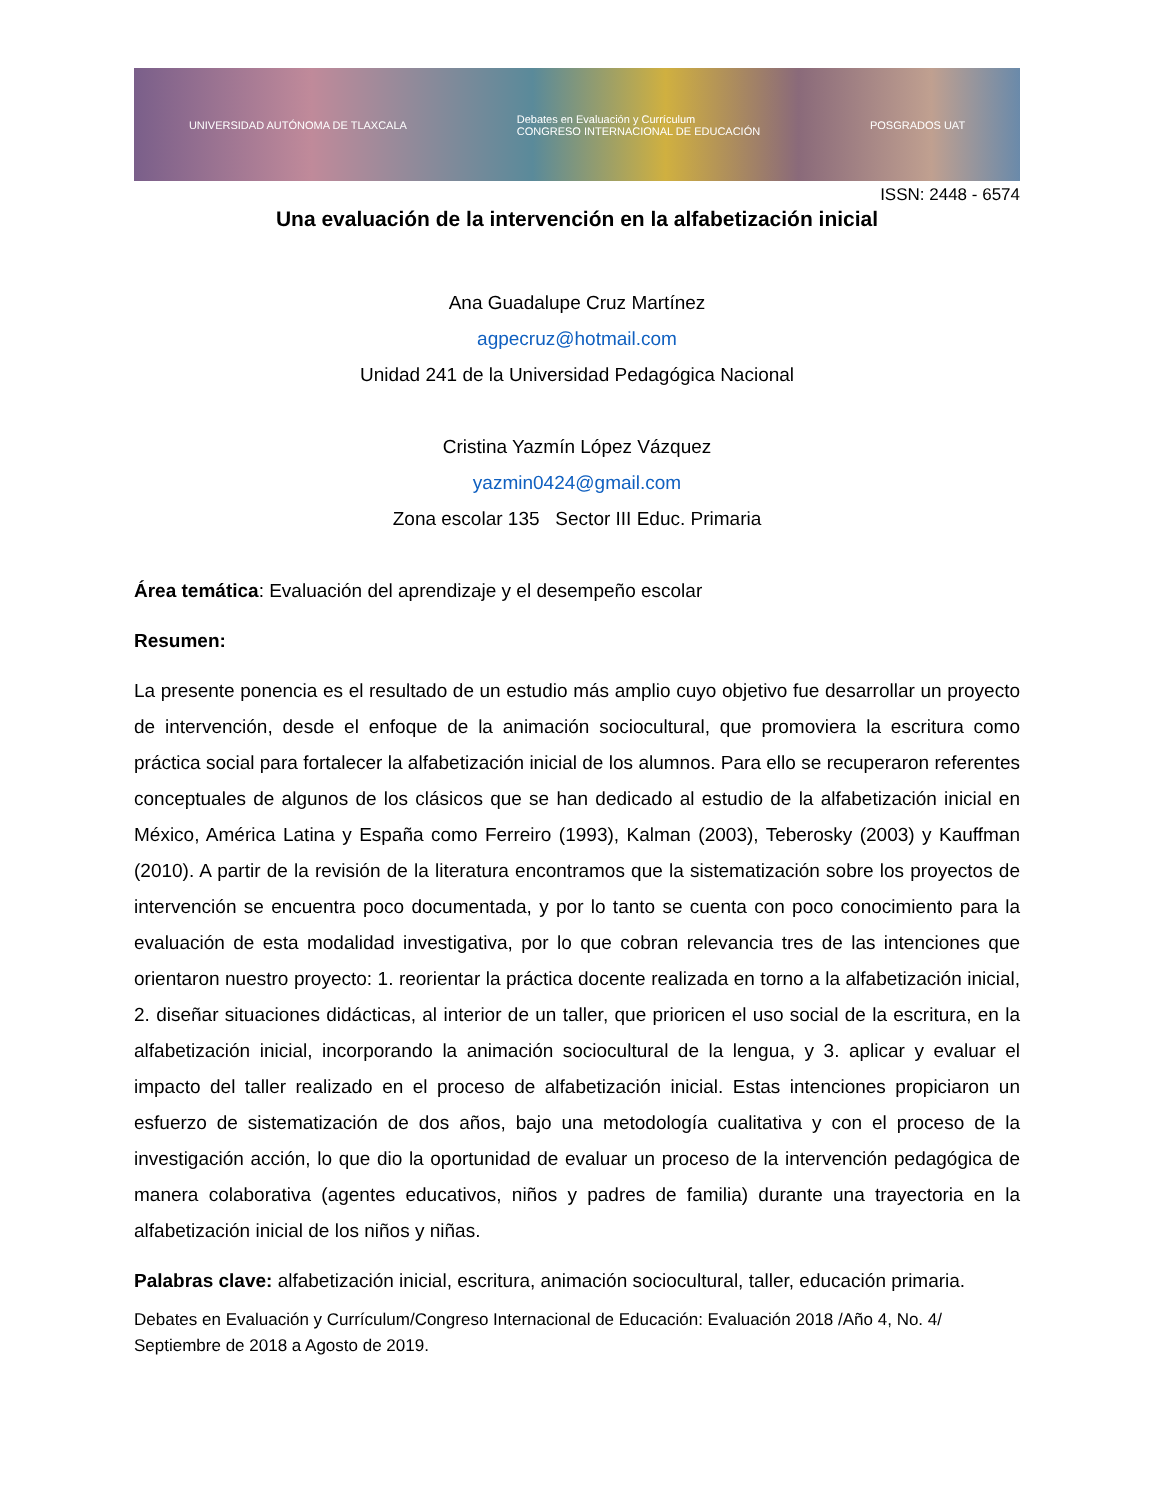UNIVERSIDAD AUTÓNOMA DE TLAXCALA Debates en Evaluación y Currículum
CONGRESO INTERNACIONAL DE EDUCACIÓN POSGRADOS UAT
ISSN: 2448 - 6574
Una evaluación de la intervención en la alfabetización inicial
Ana Guadalupe Cruz Martínez
agpecruz@hotmail.com
Unidad 241 de la Universidad Pedagógica Nacional
Cristina Yazmín López Vázquez
yazmin0424@gmail.com
Zona escolar 135 Sector III Educ. Primaria
Área temática: Evaluación del aprendizaje y el desempeño escolar
Resumen:
La presente ponencia es el resultado de un estudio más amplio cuyo objetivo fue desarrollar un proyecto de intervención, desde el enfoque de la animación sociocultural, que promoviera la escritura como práctica social para fortalecer la alfabetización inicial de los alumnos. Para ello se recuperaron referentes conceptuales de algunos de los clásicos que se han dedicado al estudio de la alfabetización inicial en México, América Latina y España como Ferreiro (1993), Kalman (2003), Teberosky (2003) y Kauffman (2010). A partir de la revisión de la literatura encontramos que la sistematización sobre los proyectos de intervención se encuentra poco documentada, y por lo tanto se cuenta con poco conocimiento para la evaluación de esta modalidad investigativa, por lo que cobran relevancia tres de las intenciones que orientaron nuestro proyecto: 1. reorientar la práctica docente realizada en torno a la alfabetización inicial, 2. diseñar situaciones didácticas, al interior de un taller, que prioricen el uso social de la escritura, en la alfabetización inicial, incorporando la animación sociocultural de la lengua, y 3. aplicar y evaluar el impacto del taller realizado en el proceso de alfabetización inicial. Estas intenciones propiciaron un esfuerzo de sistematización de dos años, bajo una metodología cualitativa y con el proceso de la investigación acción, lo que dio la oportunidad de evaluar un proceso de la intervención pedagógica de manera colaborativa (agentes educativos, niños y padres de familia) durante una trayectoria en la alfabetización inicial de los niños y niñas.
Palabras clave: alfabetización inicial, escritura, animación sociocultural, taller, educación primaria.
Debates en Evaluación y Currículum/Congreso Internacional de Educación: Evaluación 2018 /Año 4, No. 4/ Septiembre de 2018 a Agosto de 2019.